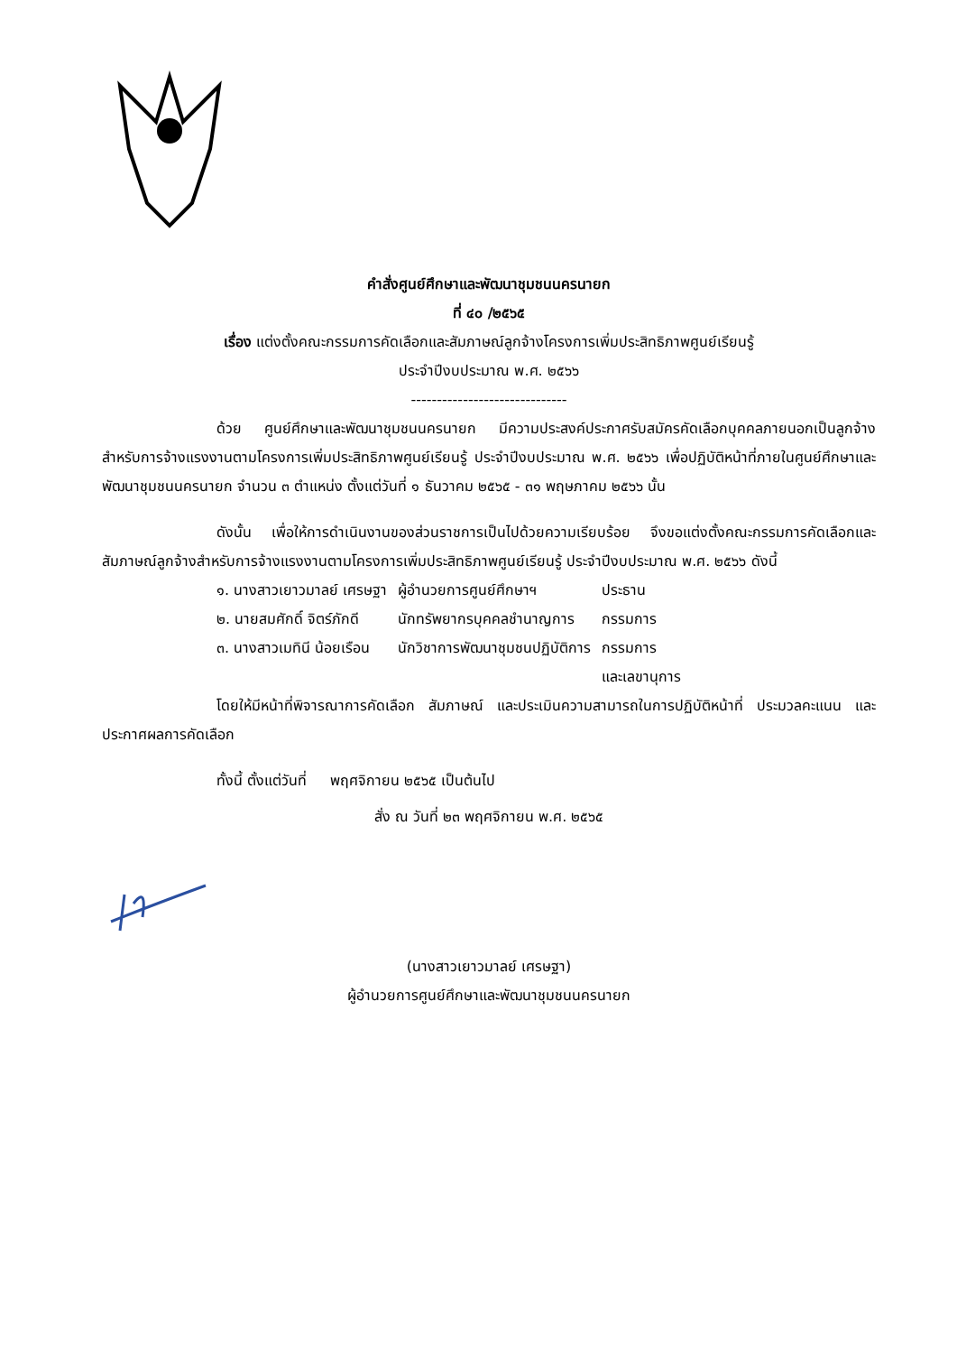คำสั่งศูนย์ศึกษาและพัฒนาชุมชนนครนายก
ที่ ๔๐ /๒๕๖๕
เรื่อง แต่งตั้งคณะกรรมการคัดเลือกและสัมภาษณ์ลูกจ้างโครงการเพิ่มประสิทธิภาพศูนย์เรียนรู้
ประจำปีงบประมาณ พ.ศ. ๒๕๖๖
------------------------------
ด้วย ศูนย์ศึกษาและพัฒนาชุมชนนครนายก มีความประสงค์ประกาศรับสมัครคัดเลือกบุคคลภายนอกเป็นลูกจ้างสำหรับการจ้างแรงงานตามโครงการเพิ่มประสิทธิภาพศูนย์เรียนรู้ ประจำปีงบประมาณ พ.ศ. ๒๕๖๖ เพื่อปฏิบัติหน้าที่ภายในศูนย์ศึกษาและพัฒนาชุมชนนครนายก จำนวน ๓ ตำแหน่ง ตั้งแต่วันที่ ๑ ธันวาคม ๒๕๖๕ - ๓๑ พฤษภาคม ๒๕๖๖ นั้น
ดังนั้น เพื่อให้การดำเนินงานของส่วนราชการเป็นไปด้วยความเรียบร้อย จึงขอแต่งตั้งคณะกรรมการคัดเลือกและสัมภาษณ์ลูกจ้างสำหรับการจ้างแรงงานตามโครงการเพิ่มประสิทธิภาพศูนย์เรียนรู้ ประจำปีงบประมาณ พ.ศ. ๒๕๖๖ ดังนี้
| ๑. นางสาวเยาวมาลย์ เศรษฐา | ผู้อำนวยการศูนย์ศึกษาฯ | ประธาน |
| ๒. นายสมศักดิ์ จิตร์ภักดี | นักทรัพยากรบุคคลชำนาญการ | กรรมการ |
| ๓. นางสาวเมทินี น้อยเรือน | นักวิชาการพัฒนาชุมชนปฏิบัติการ | กรรมการ และเลขานุการ |
โดยให้มีหน้าที่พิจารณาการคัดเลือก สัมภาษณ์ และประเมินความสามารถในการปฏิบัติหน้าที่ ประมวลคะแนน และประกาศผลการคัดเลือก
ทั้งนี้ ตั้งแต่วันที่ พฤศจิกายน ๒๕๖๕ เป็นต้นไป
สั่ง ณ วันที่ ๒๓ พฤศจิกายน พ.ศ. ๒๕๖๕
(นางสาวเยาวมาลย์ เศรษฐา)
ผู้อำนวยการศูนย์ศึกษาและพัฒนาชุมชนนครนายก